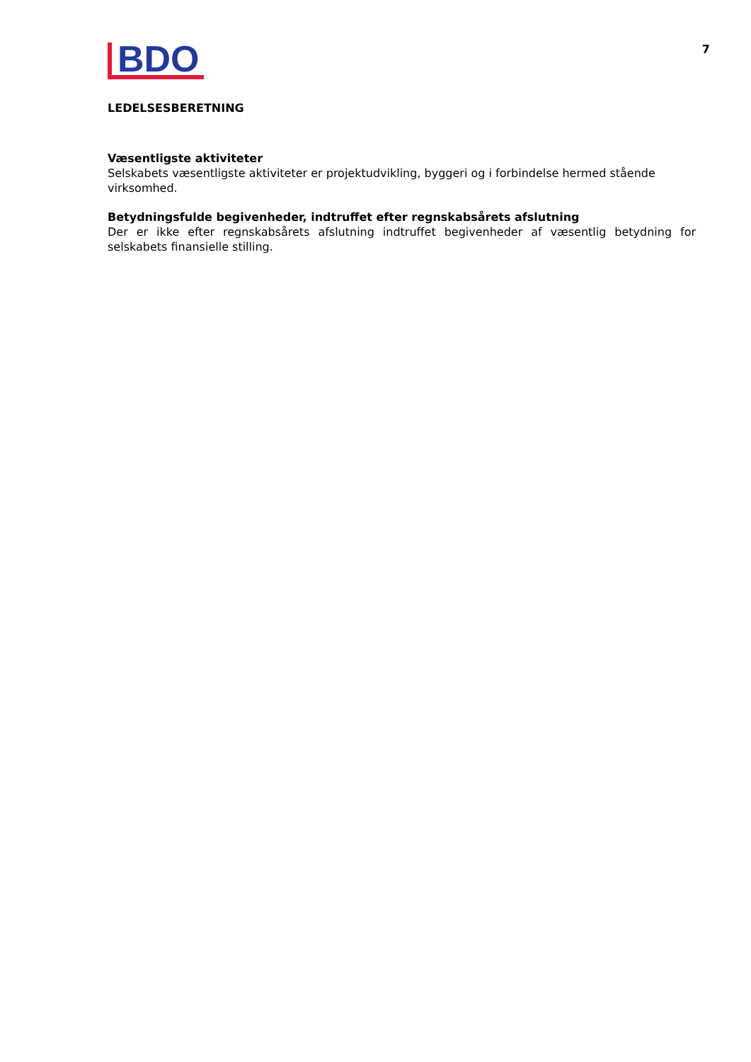BDO
7
LEDELSESBERETNING
Væsentligste aktiviteter
Selskabets væsentligste aktiviteter er projektudvikling, byggeri og i forbindelse hermed stående virksomhed.
Betydningsfulde begivenheder, indtruffet efter regnskabsårets afslutning
Der er ikke efter regnskabsårets afslutning indtruffet begivenheder af væsentlig betydning for selskabets finansielle stilling.